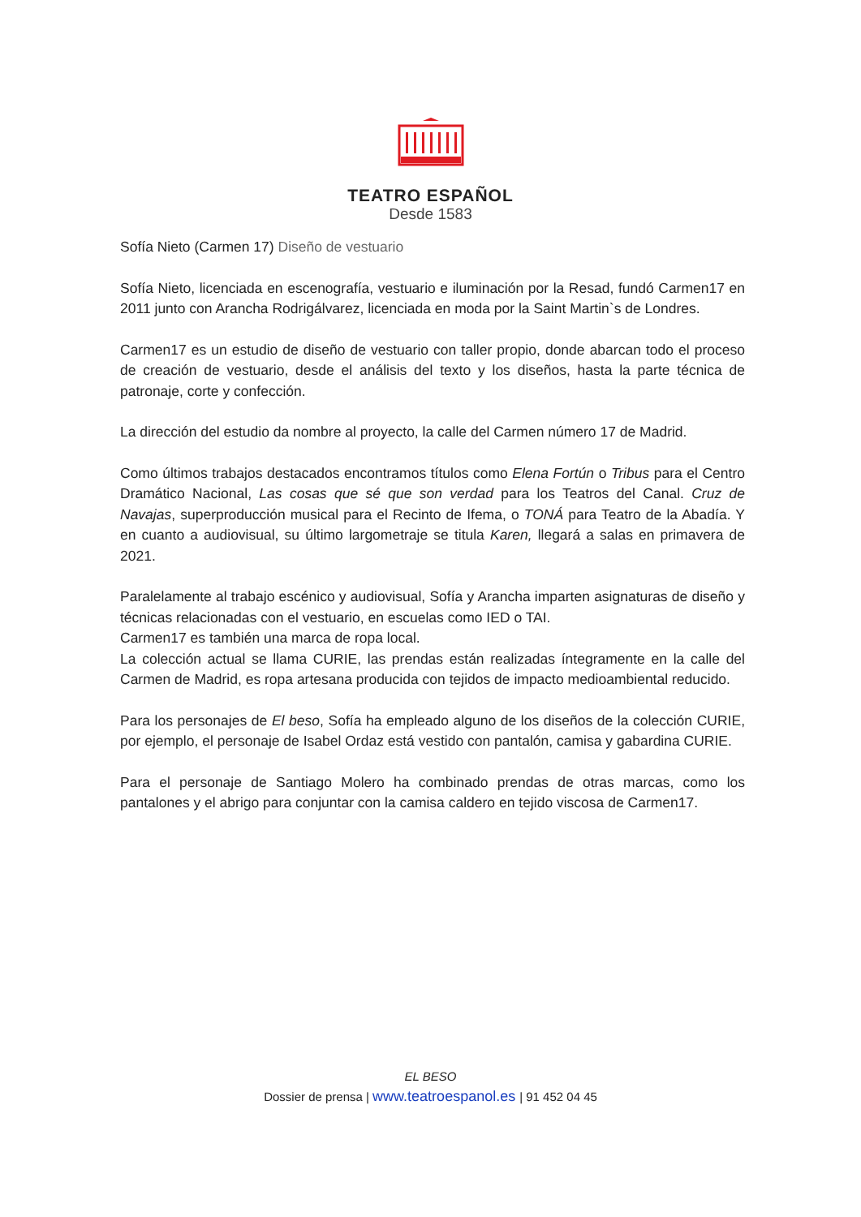TEATRO ESPAÑOL
Desde 1583
Sofía Nieto (Carmen 17) Diseño de vestuario
Sofía Nieto, licenciada en escenografía, vestuario e iluminación por la Resad, fundó Carmen17 en 2011 junto con Arancha Rodrigálvarez, licenciada en moda por la Saint Martin`s de Londres.
Carmen17 es un estudio de diseño de vestuario con taller propio, donde abarcan todo el proceso de creación de vestuario, desde el análisis del texto y los diseños, hasta la parte técnica de patronaje, corte y confección.
La dirección del estudio da nombre al proyecto, la calle del Carmen número 17 de Madrid.
Como últimos trabajos destacados encontramos títulos como Elena Fortún o Tribus para el Centro Dramático Nacional, Las cosas que sé que son verdad para los Teatros del Canal. Cruz de Navajas, superproducción musical para el Recinto de Ifema, o TONÁ para Teatro de la Abadía. Y en cuanto a audiovisual, su último largometraje se titula Karen, llegará a salas en primavera de 2021.
Paralelamente al trabajo escénico y audiovisual, Sofía y Arancha imparten asignaturas de diseño y técnicas relacionadas con el vestuario, en escuelas como IED o TAI.
Carmen17 es también una marca de ropa local.
La colección actual se llama CURIE, las prendas están realizadas íntegramente en la calle del Carmen de Madrid, es ropa artesana producida con tejidos de impacto medioambiental reducido.
Para los personajes de El beso, Sofía ha empleado alguno de los diseños de la colección CURIE, por ejemplo, el personaje de Isabel Ordaz está vestido con pantalón, camisa y gabardina CURIE.
Para el personaje de Santiago Molero ha combinado prendas de otras marcas, como los pantalones y el abrigo para conjuntar con la camisa caldero en tejido viscosa de Carmen17.
EL BESO
Dossier de prensa | www.teatroespanol.es | 91 452 04 45